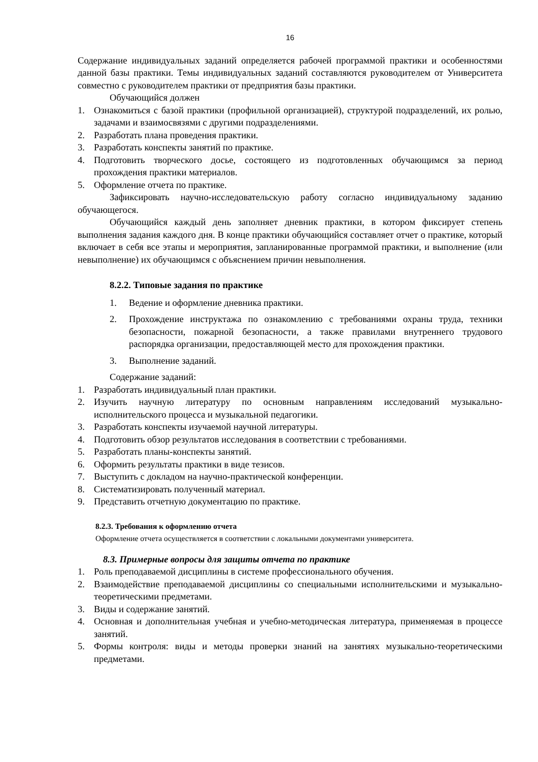16
Содержание индивидуальных заданий определяется рабочей программой практики и особенностями данной базы практики. Темы индивидуальных заданий составляются руководителем от Университета совместно с руководителем практики от предприятия базы практики.
Обучающийся должен
1. Ознакомиться с базой практики (профильной организацией), структурой подразделений, их ролью, задачами и взаимосвязями с другими подразделениями.
2. Разработать плана проведения практики.
3. Разработать конспекты занятий по практике.
4. Подготовить творческого досье, состоящего из подготовленных обучающимся за период прохождения практики материалов.
5. Оформление отчета по практике.
Зафиксировать научно-исследовательскую работу согласно индивидуальному заданию обучающегося.
Обучающийся каждый день заполняет дневник практики, в котором фиксирует степень выполнения задания каждого дня. В конце практики обучающийся составляет отчет о практике, который включает в себя все этапы и мероприятия, запланированные программой практики, и выполнение (или невыполнение) их обучающимся с объяснением причин невыполнения.
8.2.2. Типовые задания по практике
1. Ведение и оформление дневника практики.
2. Прохождение инструктажа по ознакомлению с требованиями охраны труда, техники безопасности, пожарной безопасности, а также правилами внутреннего трудового распорядка организации, предоставляющей место для прохождения практики.
3. Выполнение заданий.
Содержание заданий:
1. Разработать индивидуальный план практики.
2. Изучить научную литературу по основным направлениям исследований музыкально-исполнительского процесса и музыкальной педагогики.
3. Разработать конспекты изучаемой научной литературы.
4. Подготовить обзор результатов исследования в соответствии с требованиями.
5. Разработать планы-конспекты занятий.
6. Оформить результаты практики в виде тезисов.
7. Выступить с докладом на научно-практической конференции.
8. Систематизировать полученный материал.
9. Представить отчетную документацию по практике.
8.2.3. Требования к оформлению отчета
Оформление отчета осуществляется в соответствии с локальными документами университета.
8.3. Примерные вопросы для защиты отчета по практике
1. Роль преподаваемой дисциплины в системе профессионального обучения.
2. Взаимодействие преподаваемой дисциплины со специальными исполнительскими и музыкально-теоретическими предметами.
3. Виды и содержание занятий.
4. Основная и дополнительная учебная и учебно-методическая литература, применяемая в процессе занятий.
5. Формы контроля: виды и методы проверки знаний на занятиях музыкально-теоретическими предметами.